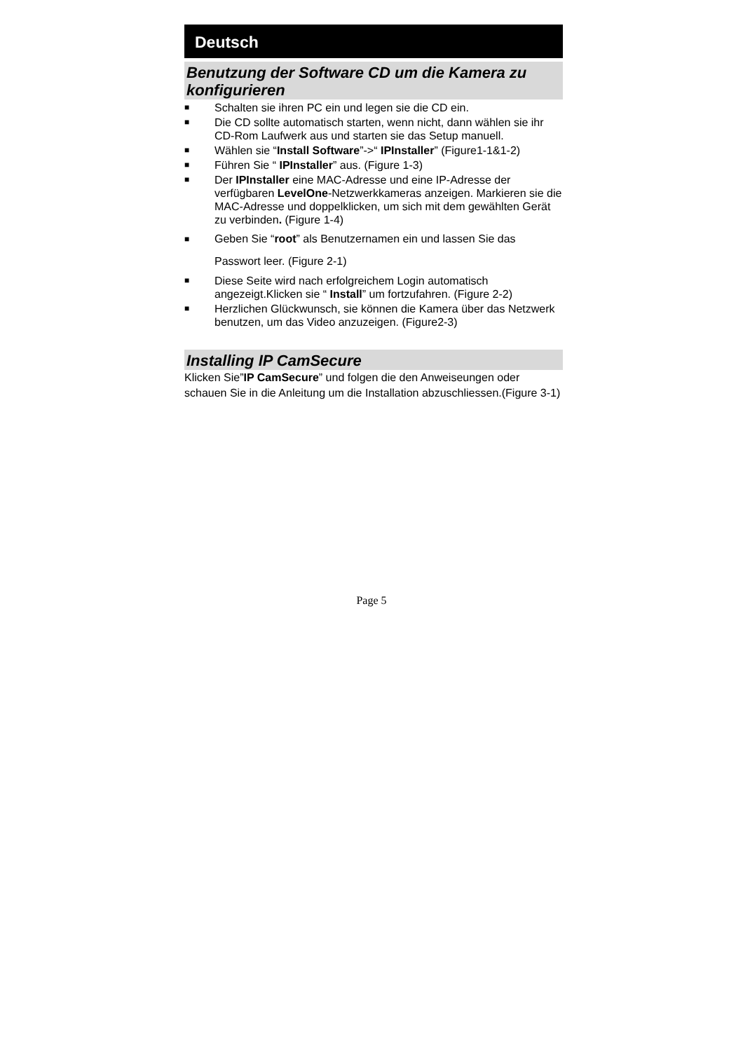Deutsch
Benutzung der Software CD um die Kamera zu konfigurieren
■ Schalten sie ihren PC ein und legen sie die CD ein.
■ Die CD sollte automatisch starten, wenn nicht, dann wählen sie ihr CD-Rom Laufwerk aus und starten sie das Setup manuell.
■ Wählen sie “Install Software”->“ IPInstaller” (Figure1-1&1-2)
■ Führen Sie “ IPInstaller” aus. (Figure 1-3)
■ Der IPInstaller eine MAC-Adresse und eine IP-Adresse der verfügbaren LevelOne-Netzwerkkameras anzeigen. Markieren sie die MAC-Adresse und doppelklicken, um sich mit dem gewählten Gerät zu verbinden. (Figure 1-4)
■ Geben Sie “root” als Benutzernamen ein und lassen Sie das Passwort leer. (Figure 2-1)
■ Diese Seite wird nach erfolgreichem Login automatisch angezeigt.Klicken sie “ Install” um fortzufahren. (Figure 2-2)
■ Herzlichen Glückwunsch, sie können die Kamera über das Netzwerk benutzen, um das Video anzuzeigen. (Figure2-3)
Installing IP CamSecure
Klicken Sie”IP CamSecure” und folgen die den Anweiseungen oder schauen Sie in die Anleitung um die Installation abzuschliessen.(Figure 3-1)
Page 5